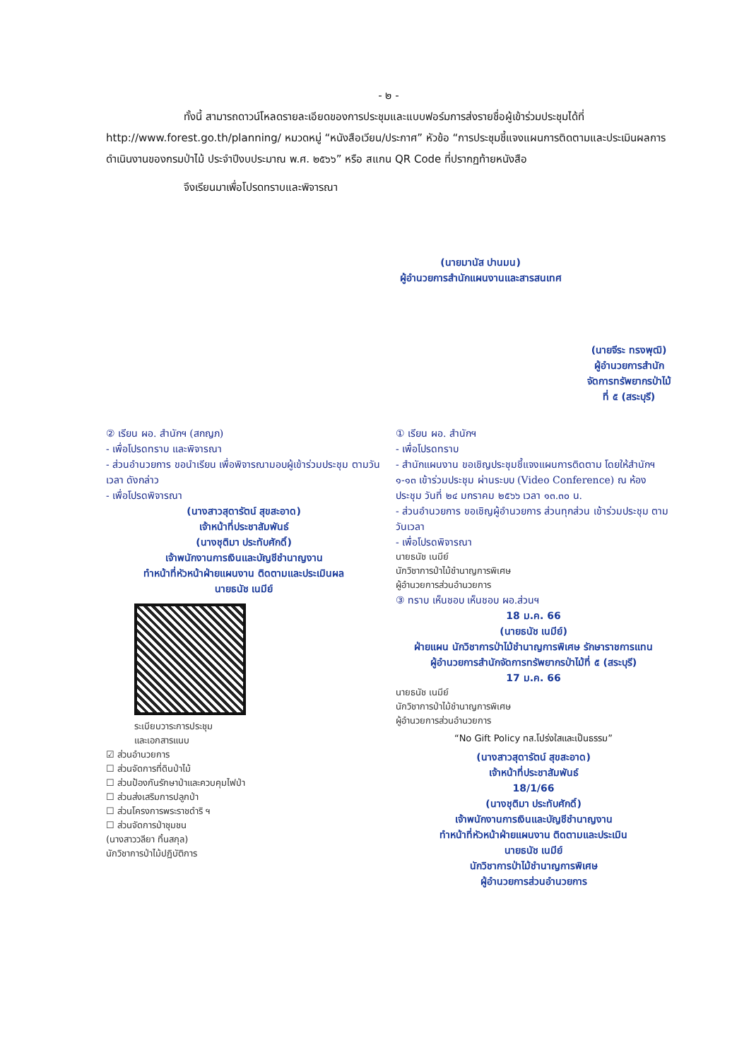- ๒ -
ทั้งนี้ สามารถดาวน์โหลดรายละเอียดของการประชุมและแบบฟอร์มการส่งรายชื่อผู้เข้าร่วมประชุมได้ที่ http://www.forest.go.th/planning/ หมวดหมู่ “หนังสือเวียน/ประกาศ” หัวข้อ “การประชุมชี้แจงแผนการติดตามและประเมินผลการดำเนินงานของกรมป่าไม้ ประจำปีงบประมาณ พ.ศ. ๒๕๖๖” หรือ สแกน QR Code ที่ปรากฏท้ายหนังสือ
จึงเรียนมาเพื่อโปรดทราบและพิจารณา
(นายมานัส ปานมน)
ผู้อำนวยการสำนักแผนงานและสารสนเทศ
(นายจีระ ทรงพุฒิ)
ผู้อำนวยการสำนักจัดการทรัพยากรป่าไม้ที่ ๕ (สระบุรี)
② เรียน ผอ. สำนักฯ (สกญภ)
- เพื่อโปรดทราบ และพิจารณา
- ส่วนอำนวยการ ขอนำเรียน เพื่อพิจารณามอบผู้เข้าร่วมประชุม ตามวัน เวลา ดังกล่าว
- เพื่อโปรดพิจารณา
(นางสาวสุดารัตน์ สุขสะอาด)
เจ้าหน้าที่ประชาสัมพันธ์
(นางชุติมา ประทับศักดิ์)
เจ้าพนักงานการเงินและบัญชีชำนาญงาน
ทำหน้าที่หัวหน้าฝ่ายแผนงาน ติดตามและประเมินผล
นายธนัช เนมีย์
ระเบียบวาระการประชุม
และเอกสารแนบ
☑ ส่วนอำนวยการ
☐ ส่วนจัดการที่ดินป่าไม้
☐ ส่วนป้องกันรักษาป่าและควบคุมไฟป่า
☐ ส่วนส่งเสริมการปลูกป่า
☐ ส่วนโครงการพระราชดำริ ฯ
☐ ส่วนจัดการป่าชุมชน
(นางสาววลียา ทิ้นสกุล)
นักวิชาการป่าไม้ปฏิบัติการ
① เรียน ผอ. สำนักฯ
- เพื่อโปรดทราบ
- สำนักแผนงาน ขอเชิญประชุมชี้แจงแผนการติดตาม โดยให้สำนักฯ ๑-๑๓ เข้าร่วมประชุม ผ่านระบบ (Video Conference) ณ ห้องประชุม วันที่ ๒๔ มกราคม ๒๕๖๖ เวลา ๑๓.๓๐ น.
- ส่วนอำนวยการ ขอเชิญผู้อำนวยการ ส่วนทุกส่วน เข้าร่วมประชุม ตามวันเวลา
- เพื่อโปรดพิจารณา
นายธนัช เนมีย์
นักวิชาการป่าไม้ชำนาญการพิเศษ
ผู้อำนวยการส่วนอำนวยการ
③ ทราบ เห็นชอบ เห็นชอบ ผอ.ส่วนฯ
18 ม.ค. 66
(นายธนัช เนมีย์)
ฝ่ายแผน นักวิชาการป่าไม้ชำนาญการพิเศษ รักษาราชการแทน
ผู้อำนวยการสำนักจัดการทรัพยากรป่าไม้ที่ ๕ (สระบุรี)
17 ม.ค. 66
นายธนัช เนมีย์
นักวิชาการป่าไม้ชำนาญการพิเศษ
ผู้อำนวยการส่วนอำนวยการ
“No Gift Policy ทส.โปร่งใสและเป็นธรรม”
(นางสาวสุดารัตน์ สุขสะอาด)
เจ้าหน้าที่ประชาสัมพันธ์
18/1/66
(นางชุติมา ประทับศักดิ์)
เจ้าพนักงานการเงินและบัญชีชำนาญงาน
ทำหน้าที่หัวหน้าฝ่ายแผนงาน ติดตามและประเมิน
นายธนัช เนมีย์
นักวิชาการป่าไม้ชำนาญการพิเศษ
ผู้อำนวยการส่วนอำนวยการ